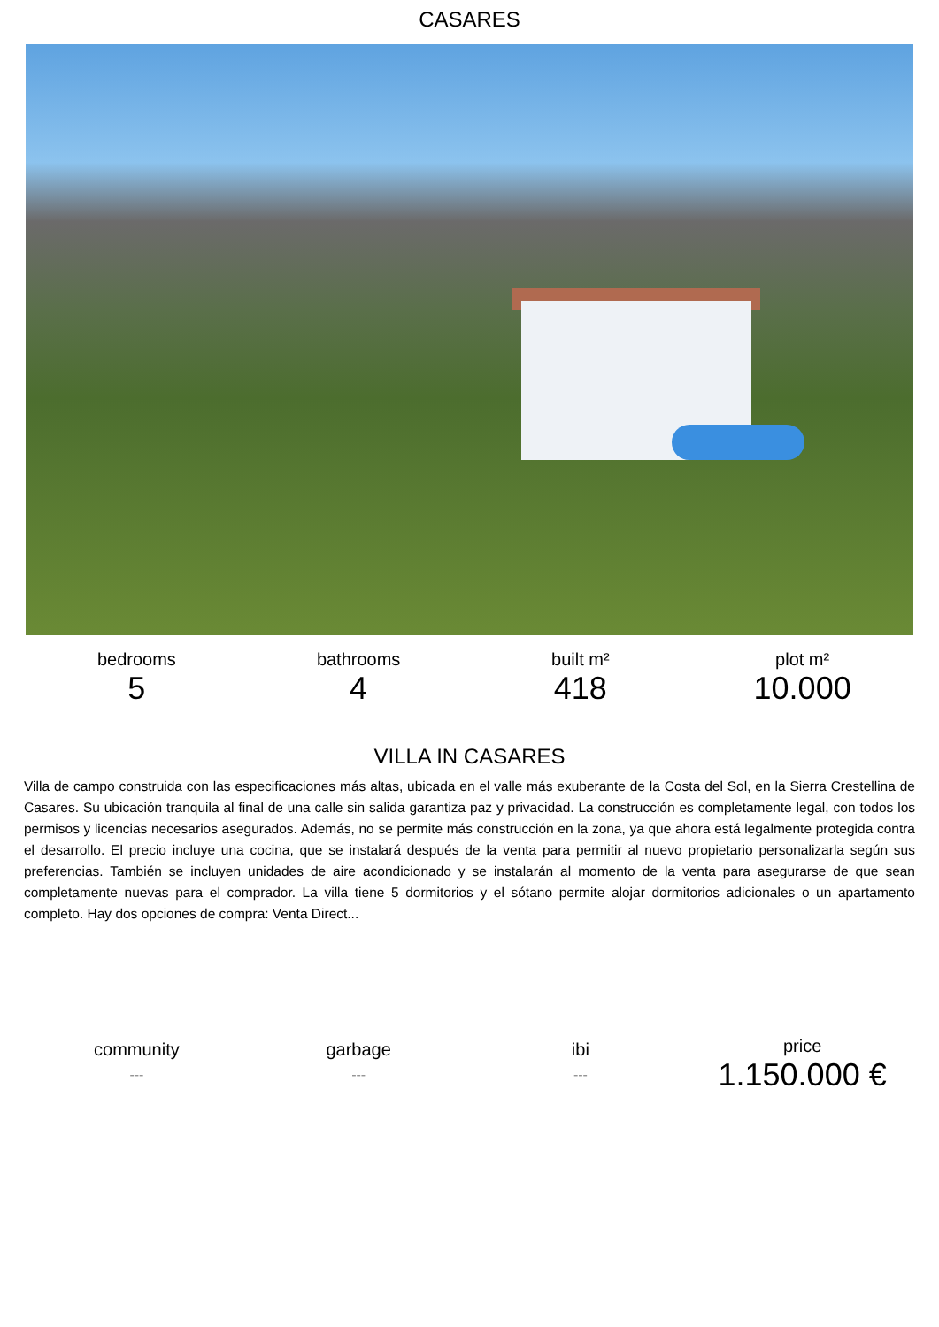CASARES
bedrooms
5
bathrooms
4
built m²
418
plot m²
10.000
VILLA IN CASARES
Villa de campo construida con las especificaciones más altas, ubicada en el valle más exuberante de la Costa del Sol, en la Sierra Crestellina de Casares. Su ubicación tranquila al final de una calle sin salida garantiza paz y privacidad. La construcción es completamente legal, con todos los permisos y licencias necesarios asegurados. Además, no se permite más construcción en la zona, ya que ahora está legalmente protegida contra el desarrollo. El precio incluye una cocina, que se instalará después de la venta para permitir al nuevo propietario personalizarla según sus preferencias. También se incluyen unidades de aire acondicionado y se instalarán al momento de la venta para asegurarse de que sean completamente nuevas para el comprador. La villa tiene 5 dormitorios y el sótano permite alojar dormitorios adicionales o un apartamento completo. Hay dos opciones de compra: Venta Direct...
community
---
garbage
---
ibi
---
price
1.150.000 €